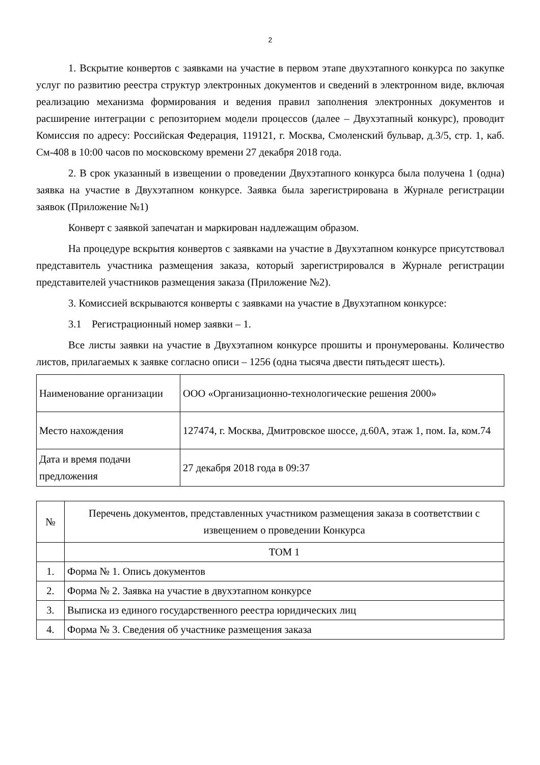2
1. Вскрытие конвертов с заявками на участие в первом этапе двухэтапного конкурса по закупке услуг по развитию реестра структур электронных документов и сведений в электронном виде, включая реализацию механизма формирования и ведения правил заполнения электронных документов и расширение интеграции с репозиторием модели процессов (далее – Двухэтапный конкурс), проводит Комиссия по адресу: Российская Федерация, 119121, г. Москва, Смоленский бульвар, д.3/5, стр. 1, каб. См-408 в 10:00 часов по московскому времени 27 декабря 2018 года.
2. В срок указанный в извещении о проведении Двухэтапного конкурса была получена 1 (одна) заявка на участие в Двухэтапном конкурсе. Заявка была зарегистрирована в Журнале регистрации заявок (Приложение №1)
Конверт с заявкой запечатан и маркирован надлежащим образом.
На процедуре вскрытия конвертов с заявками на участие в Двухэтапном конкурсе присутствовал представитель участника размещения заказа, который зарегистрировался в Журнале регистрации представителей участников размещения заказа (Приложение №2).
3. Комиссией вскрываются конверты с заявками на участие в Двухэтапном конкурсе:
3.1 Регистрационный номер заявки – 1.
Все листы заявки на участие в Двухэтапном конкурсе прошиты и пронумерованы. Количество листов, прилагаемых к заявке согласно описи – 1256 (одна тысяча двести пятьдесят шесть).
| Наименование организации | ООО «Организационно-технологические решения 2000» |
| Место нахождения | 127474, г. Москва, Дмитровское шоссе, д.60А, этаж 1, пом. Iа, ком.74 |
| Дата и время подачи предложения | 27 декабря 2018 года в 09:37 |
| № | Перечень документов, представленных участником размещения заказа в соответствии с извещением о проведении Конкурса |
| --- | --- |
| | ТОМ 1 |
| 1. | Форма № 1. Опись документов |
| 2. | Форма № 2. Заявка на участие в двухэтапном конкурсе |
| 3. | Выписка из единого государственного реестра юридических лиц |
| 4. | Форма № 3. Сведения об участнике размещения заказа |